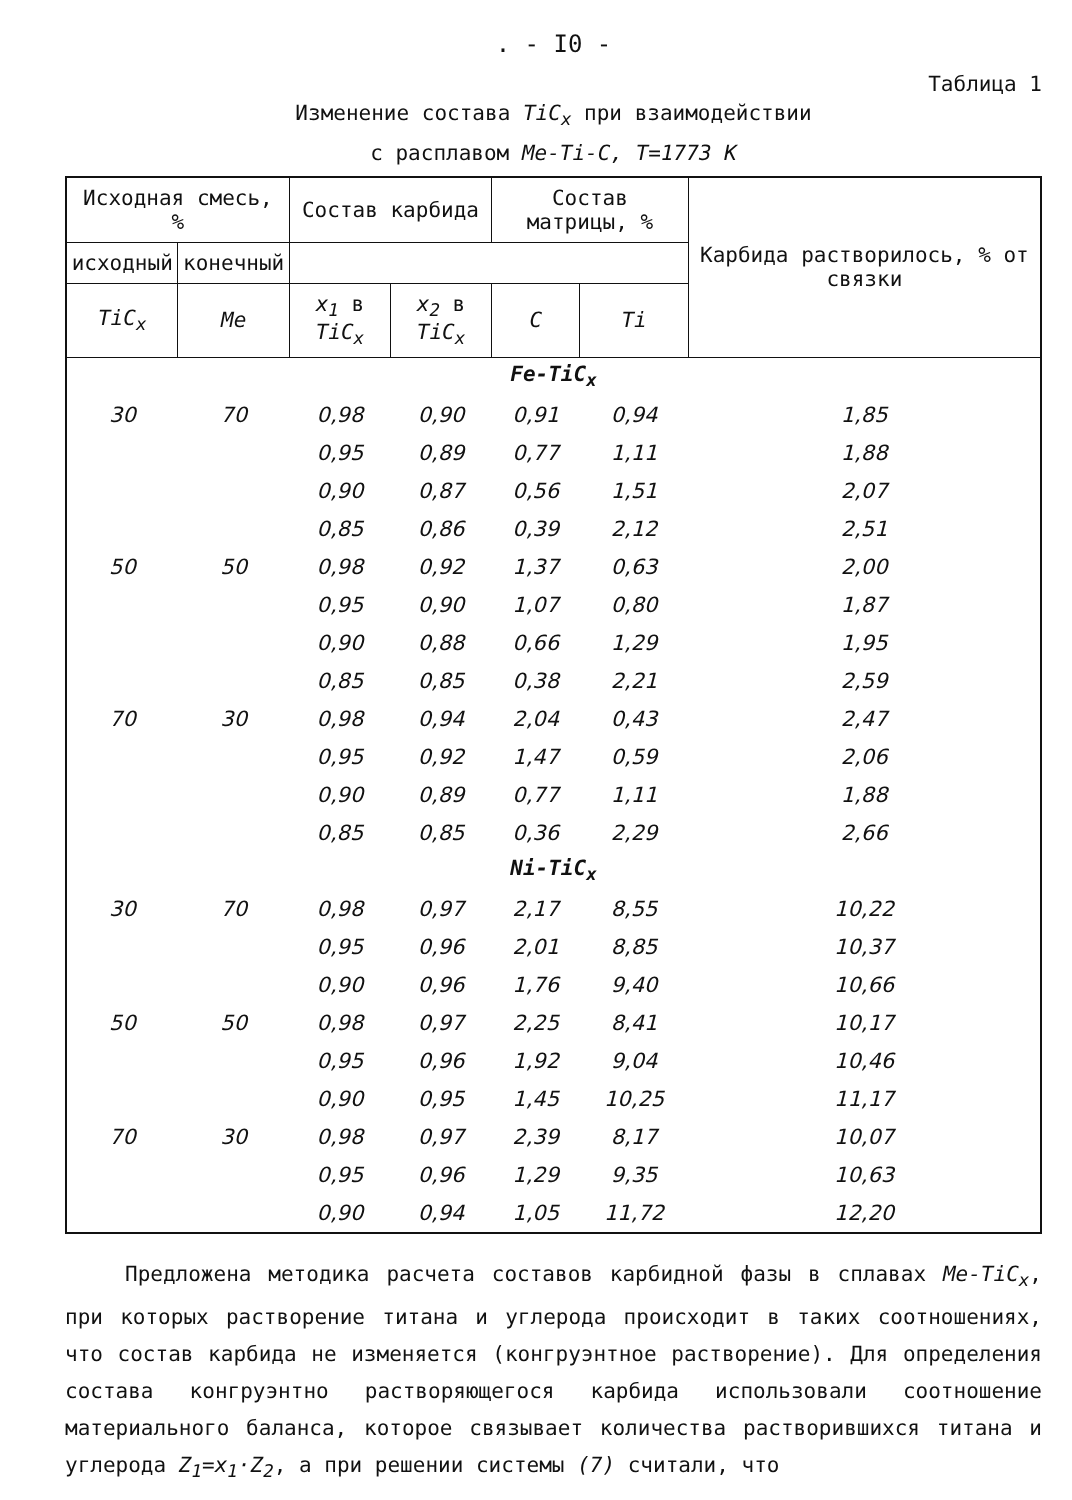. - I0 -
Таблица 1
Изменение состава TiC<sub>x</sub> при взаимодействии
с расплавом Me-Ti-C, T=1773 K
| Исходная смесь, % | | Состав карбида | | Состав матрицы, % | | Карбида растворилось, % от связки |
| --- | --- | --- | --- | --- | --- | --- |
| | | исходный | конечный | | | |
| TiC<sub>x</sub> | Me | x<sub>1</sub> в TiC<sub>x</sub> | x<sub>2</sub> в TiC<sub>x</sub> | C | Ti | |
| Fe-TiC<sub>x</sub> | | | | | | |
| 30 | 70 | 0,98 | 0,90 | 0,91 | 0,94 | 1,85 |
| | | 0,95 | 0,89 | 0,77 | 1,11 | 1,88 |
| | | 0,90 | 0,87 | 0,56 | 1,51 | 2,07 |
| | | 0,85 | 0,86 | 0,39 | 2,12 | 2,51 |
| 50 | 50 | 0,98 | 0,92 | 1,37 | 0,63 | 2,00 |
| | | 0,95 | 0,90 | 1,07 | 0,80 | 1,87 |
| | | 0,90 | 0,88 | 0,66 | 1,29 | 1,95 |
| | | 0,85 | 0,85 | 0,38 | 2,21 | 2,59 |
| 70 | 30 | 0,98 | 0,94 | 2,04 | 0,43 | 2,47 |
| | | 0,95 | 0,92 | 1,47 | 0,59 | 2,06 |
| | | 0,90 | 0,89 | 0,77 | 1,11 | 1,88 |
| | | 0,85 | 0,85 | 0,36 | 2,29 | 2,66 |
| Ni-TiC<sub>x</sub> | | | | | | |
| 30 | 70 | 0,98 | 0,97 | 2,17 | 8,55 | 10,22 |
| | | 0,95 | 0,96 | 2,01 | 8,85 | 10,37 |
| | | 0,90 | 0,96 | 1,76 | 9,40 | 10,66 |
| 50 | 50 | 0,98 | 0,97 | 2,25 | 8,41 | 10,17 |
| | | 0,95 | 0,96 | 1,92 | 9,04 | 10,46 |
| | | 0,90 | 0,95 | 1,45 | 10,25 | 11,17 |
| 70 | 30 | 0,98 | 0,97 | 2,39 | 8,17 | 10,07 |
| | | 0,95 | 0,96 | 1,29 | 9,35 | 10,63 |
| | | 0,90 | 0,94 | 1,05 | 11,72 | 12,20 |
Предложена методика расчета составов карбидной фазы в сплавах Me-TiC<sub>x</sub>, при которых растворение титана и углерода происходит в таких соотношениях, что состав карбида не изменяется (конгруэнтное растворение). Для определения состава конгруэнтно растворяющегося карбида использовали соотношение материального баланса, которое связывает количества растворившихся титана и углерода Z<sub>1</sub>=x<sub>1</sub>·Z<sub>2</sub>, а при решении системы (7) считали, что